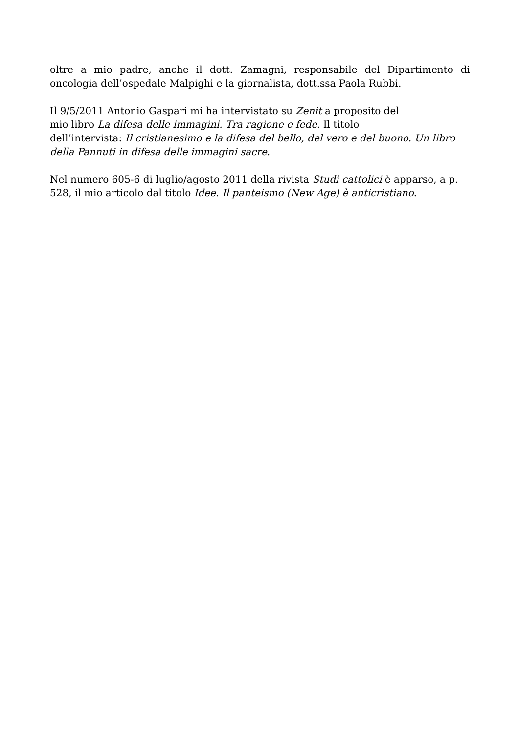oltre a mio padre, anche il dott. Zamagni, responsabile del Dipartimento di oncologia dell’ospedale Malpighi e la giornalista, dott.ssa Paola Rubbi.
Il 9/5/2011 Antonio Gaspari mi ha intervistato su Zenit a proposito del
mio libro La difesa delle immagini. Tra ragione e fede. Il titolo
dell’intervista: Il cristianesimo e la difesa del bello, del vero e del buono. Un libro della Pannuti in difesa delle immagini sacre.
Nel numero 605-6 di luglio/agosto 2011 della rivista Studi cattolici è apparso, a p. 528, il mio articolo dal titolo Idee. Il panteismo (New Age) è anticristiano.